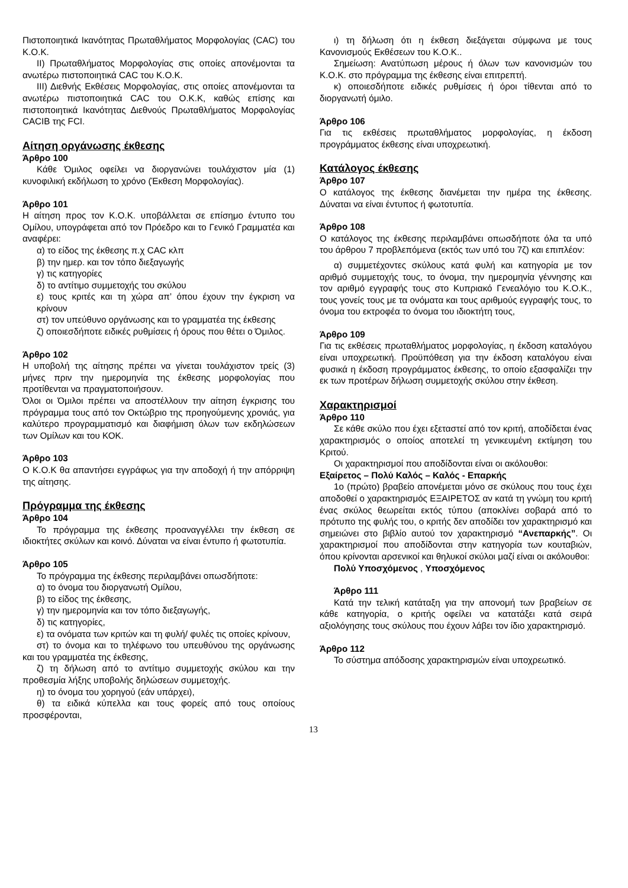Πιστοποιητικά Ικανότητας Πρωταθλήματος Μορφολογίας (CAC) του Κ.Ο.Κ.
ΙΙ) Πρωταθλήματος Μορφολογίας στις οποίες απονέμονται τα ανωτέρω πιστοποιητικά CAC του Κ.Ο.Κ.
ΙΙΙ) Διεθνής Εκθέσεις Μορφολογίας, στις οποίες απονέμονται τα ανωτέρω πιστοποιητικά CAC του Ο.Κ.Κ, καθώς επίσης και πιστοποιητικά Ικανότητας Διεθνούς Πρωταθλήματος Μορφολογίας CACIB της FCI.
Αίτηση οργάνωσης έκθεσης
Άρθρο 100
Κάθε Όμιλος οφείλει να διοργανώνει τουλάχιστον μία (1) κυνοφιλική εκδήλωση το χρόνο (Έκθεση Μορφολογίας).
Άρθρο 101
Η αίτηση προς τον Κ.Ο.Κ. υποβάλλεται σε επίσημο έντυπο του Ομίλου, υπογράφεται από τον Πρόεδρο και το Γενικό Γραμματέα και αναφέρει:
α) το είδος της έκθεσης π.χ CAC κλπ
β) την ημερ. και τον τόπο διεξαγωγής
γ) τις κατηγορίες
δ) το αντίτιμο συμμετοχής του σκύλου
ε) τους κριτές και τη χώρα απ’ όπου έχουν την έγκριση να κρίνουν
στ) τον υπεύθυνο οργάνωσης και το γραμματέα της έκθεσης
ζ) οποιεσδήποτε ειδικές ρυθμίσεις ή όρους που θέτει ο Όμιλος.
Άρθρο 102
Η υποβολή της αίτησης πρέπει να γίνεται τουλάχιστον τρείς (3) μήνες πριν την ημερομηνία της έκθεσης μορφολογίας που προτίθενται να πραγματοποιήσουν.
Όλοι οι Όμιλοι πρέπει να αποστέλλουν την αίτηση έγκρισης του πρόγραμμα τους από τον Οκτώβριο της προηγούμενης χρονιάς, για καλύτερο προγραμματισμό και διαφήμιση όλων των εκδηλώσεων των Ομίλων και του ΚΟΚ.
Άρθρο 103
Ο Κ.Ο.Κ θα απαντήσει εγγράφως για την αποδοχή ή την απόρριψη της αίτησης.
Πρόγραμμα της έκθεσης
Άρθρο 104
Το πρόγραμμα της έκθεσης προαναγγέλλει την έκθεση σε ιδιοκτήτες σκύλων και κοινό. Δύναται να είναι έντυπο ή φωτοτυπία.
Άρθρο 105
Το πρόγραμμα της έκθεσης περιλαμβάνει οπωσδήποτε:
α) το όνομα του διοργανωτή Ομίλου,
β) το είδος της έκθεσης,
γ) την ημερομηνία και τον τόπο διεξαγωγής,
δ) τις κατηγορίες,
ε) τα ονόματα των κριτών και τη φυλή/ φυλές τις οποίες κρίνουν,
στ) το όνομα και το τηλέφωνο του υπευθύνου της οργάνωσης και του γραμματέα της έκθεσης,
ζ) τη δήλωση από το αντίτιμο συμμετοχής σκύλου και την προθεσμία λήξης υποβολής δηλώσεων συμμετοχής.
η) το όνομα του χορηγού (εάν υπάρχει),
θ) τα ειδικά κύπελλα και τους φορείς από τους οποίους προσφέρονται,
ι) τη δήλωση ότι η έκθεση διεξάγεται σύμφωνα με τους Κανονισμούς Εκθέσεων του Κ.Ο.Κ..
Σημείωση: Ανατύπωση μέρους ή όλων των κανονισμών του Κ.Ο.Κ. στο πρόγραμμα της έκθεσης είναι επιτρεπτή.
κ) οποιεσδήποτε ειδικές ρυθμίσεις ή όροι τίθενται από το διοργανωτή όμιλο.
Άρθρο 106
Για τις εκθέσεις πρωταθλήματος μορφολογίας, η έκδοση προγράμματος έκθεσης είναι υποχρεωτική.
Κατάλογος έκθεσης
Άρθρο 107
Ο κατάλογος της έκθεσης διανέμεται την ημέρα της έκθεσης. Δύναται να είναι έντυπος ή φωτοτυπία.
Άρθρο 108
Ο κατάλογος της έκθεσης περιλαμβάνει οπωσδήποτε όλα τα υπό του άρθρου 7 προβλεπόμενα (εκτός των υπό του 7ζ) και επιπλέον:
α) συμμετέχοντες σκύλους κατά φυλή και κατηγορία με τον αριθμό συμμετοχής τους, το όνομα, την ημερομηνία γέννησης και τον αριθμό εγγραφής τους στο Κυπριακό Γενεαλόγιο του Κ.Ο.Κ., τους γονείς τους με τα ονόματα και τους αριθμούς εγγραφής τους, το όνομα του εκτροφέα το όνομα του ιδιοκτήτη τους,
Άρθρο 109
Για τις εκθέσεις πρωταθλήματος μορφολογίας, η έκδοση καταλόγου είναι υποχρεωτική. Προϋπόθεση για την έκδοση καταλόγου είναι φυσικά η έκδοση προγράμματος έκθεσης, το οποίο εξασφαλίζει την εκ των προτέρων δήλωση συμμετοχής σκύλου στην έκθεση.
Χαρακτηρισμοί
Άρθρο 110
Σε κάθε σκύλο που έχει εξεταστεί από τον κριτή, αποδίδεται ένας χαρακτηρισμός ο οποίος αποτελεί τη γενικευμένη εκτίμηση του Κριτού.
Οι χαρακτηρισμοί που αποδίδονται είναι οι ακόλουθοι:
Εξαίρετος – Πολύ Καλός – Καλός - Επαρκής
1ο (πρώτο) βραβείο απονέμεται μόνο σε σκύλους που τους έχει αποδοθεί ο χαρακτηρισμός ΕΞΑΙΡΕΤΟΣ αν κατά τη γνώμη του κριτή ένας σκύλος θεωρείται εκτός τύπου (αποκλίνει σοβαρά από το πρότυπο της φυλής του, ο κριτής δεν αποδίδει τον χαρακτηρισμό και σημειώνει στο βιβλίο αυτού τον χαρακτηρισμό “Ανεπαρκής”. Οι χαρακτηρισμοί που αποδίδονται στην κατηγορία των κουταβιών, όπου κρίνονται αρσενικοί και θηλυκοί σκύλοι μαζί είναι οι ακόλουθοι:
Πολύ Υποσχόμενος , Υποσχόμενος
Άρθρο 111
Κατά την τελική κατάταξη για την απονομή των βραβείων σε κάθε κατηγορία, ο κριτής οφείλει να κατατάξει κατά σειρά αξιολόγησης τους σκύλους που έχουν λάβει τον ίδιο χαρακτηρισμό.
Άρθρο 112
Το σύστημα απόδοσης χαρακτηρισμών είναι υποχρεωτικό.
13